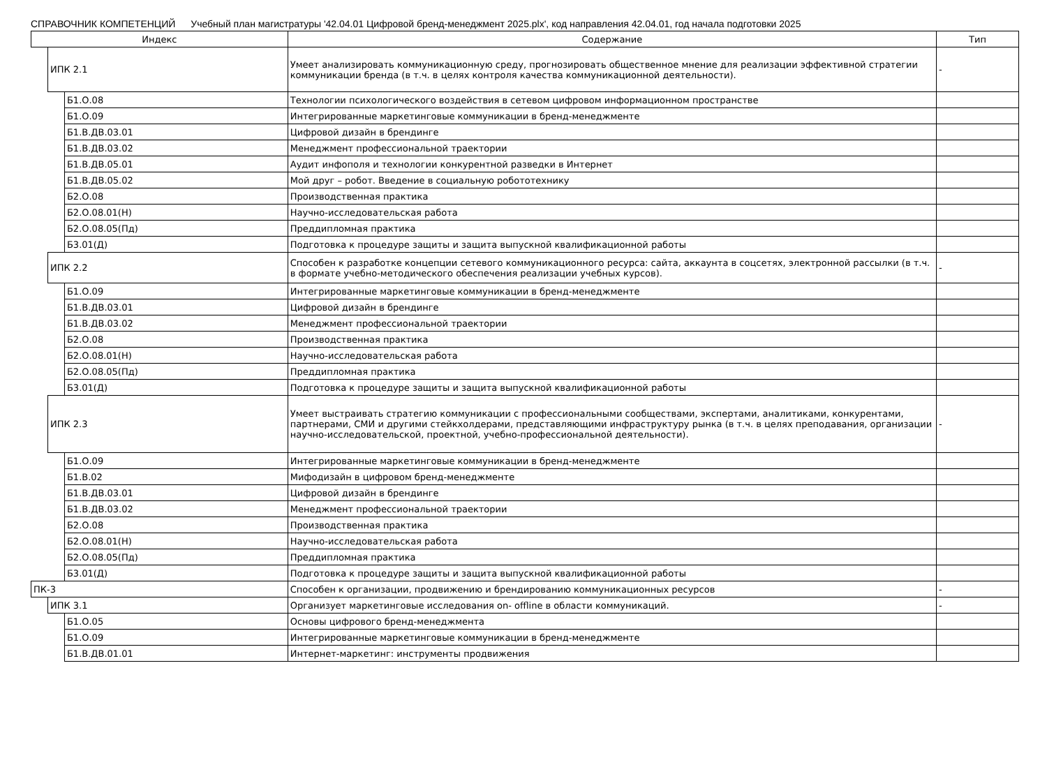СПРАВОЧНИК КОМПЕТЕНЦИЙ Учебный план магистратуры '42.04.01 Цифровой бренд-менеджмент 2025.plx', код направления 42.04.01, год начала подготовки 2025
| Индекс | | | Содержание | Тип |
| --- | --- | --- | --- | --- |
| | ИПК 2.1 | | Умеет анализировать коммуникационную среду, прогнозировать общественное мнение для реализации эффективной стратегии коммуникации бренда (в т.ч. в целях контроля качества коммуникационной деятельности). | - |
| | | Б1.О.08 | Технологии психологического воздействия в сетевом цифровом информационном пространстве | |
| | | Б1.О.09 | Интегрированные маркетинговые коммуникации в бренд-менеджменте | |
| | | Б1.В.ДВ.03.01 | Цифровой дизайн в брендинге | |
| | | Б1.В.ДВ.03.02 | Менеджмент профессиональной траектории | |
| | | Б1.В.ДВ.05.01 | Аудит инфополя и технологии конкурентной разведки в Интернет | |
| | | Б1.В.ДВ.05.02 | Мой друг – робот. Введение в социальную робототехнику | |
| | | Б2.О.08 | Производственная практика | |
| | | Б2.О.08.01(Н) | Научно-исследовательская работа | |
| | | Б2.О.08.05(Пд) | Преддипломная практика | |
| | | Б3.01(Д) | Подготовка к процедуре защиты и защита выпускной квалификационной работы | |
| | ИПК 2.2 | | Способен к разработке концепции сетевого коммуникационного ресурса: сайта, аккаунта в соцсетях, электронной рассылки (в т.ч. в формате учебно-методического обеспечения реализации учебных курсов). | - |
| | | Б1.О.09 | Интегрированные маркетинговые коммуникации в бренд-менеджменте | |
| | | Б1.В.ДВ.03.01 | Цифровой дизайн в брендинге | |
| | | Б1.В.ДВ.03.02 | Менеджмент профессиональной траектории | |
| | | Б2.О.08 | Производственная практика | |
| | | Б2.О.08.01(Н) | Научно-исследовательская работа | |
| | | Б2.О.08.05(Пд) | Преддипломная практика | |
| | | Б3.01(Д) | Подготовка к процедуре защиты и защита выпускной квалификационной работы | |
| | ИПК 2.3 | | Умеет выстраивать стратегию коммуникации с профессиональными сообществами, экспертами, аналитиками, конкурентами, партнерами, СМИ и другими стейкхолдерами, представляющими инфраструктуру рынка (в т.ч. в целях преподавания, организации научно-исследовательской, проектной, учебно-профессиональной деятельности). | - |
| | | Б1.О.09 | Интегрированные маркетинговые коммуникации в бренд-менеджменте | |
| | | Б1.В.02 | Мифодизайн в цифровом бренд-менеджменте | |
| | | Б1.В.ДВ.03.01 | Цифровой дизайн в брендинге | |
| | | Б1.В.ДВ.03.02 | Менеджмент профессиональной траектории | |
| | | Б2.О.08 | Производственная практика | |
| | | Б2.О.08.01(Н) | Научно-исследовательская работа | |
| | | Б2.О.08.05(Пд) | Преддипломная практика | |
| | | Б3.01(Д) | Подготовка к процедуре защиты и защита выпускной квалификационной работы | |
| ПК-3 | | | Способен к организации, продвижению и брендированию коммуникационных ресурсов | - |
| | ИПК 3.1 | | Организует маркетинговые исследования on- offline в области коммуникаций. | - |
| | | Б1.О.05 | Основы цифрового бренд-менеджмента | |
| | | Б1.О.09 | Интегрированные маркетинговые коммуникации в бренд-менеджменте | |
| | | Б1.В.ДВ.01.01 | Интернет-маркетинг: инструменты продвижения | |